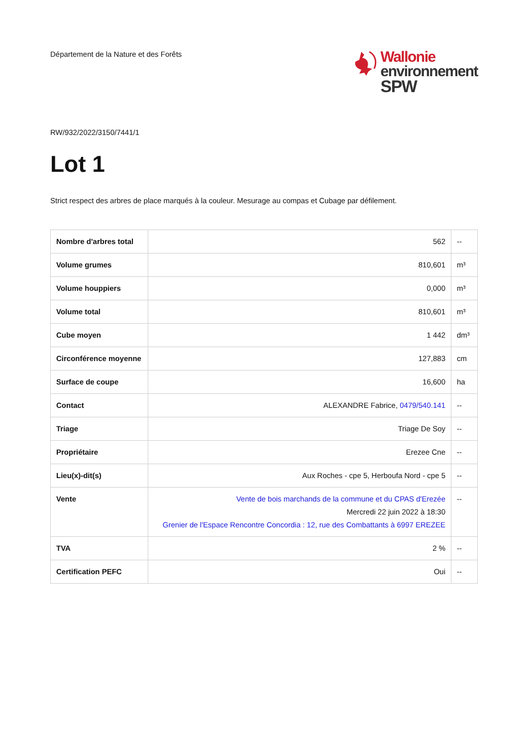Département de la Nature et des Forêts
Wallonie
environnement
SPW
RW/932/2022/3150/7441/1
Lot 1
Strict respect des arbres de place marqués à la couleur. Mesurage au compas et Cubage par défilement.
| Nombre d'arbres total | 562 | -- |
| Volume grumes | 810,601 | m³ |
| Volume houppiers | 0,000 | m³ |
| Volume total | 810,601 | m³ |
| Cube moyen | 1 442 | dm³ |
| Circonférence moyenne | 127,883 | cm |
| Surface de coupe | 16,600 | ha |
| Contact | ALEXANDRE Fabrice, 0479/540.141 | -- |
| Triage | Triage De Soy | -- |
| Propriétaire | Erezee Cne | -- |
| Lieu(x)-dit(s) | Aux Roches - cpe 5, Herboufa Nord - cpe 5 | -- |
| Vente | Vente de bois marchands de la commune et du CPAS d'Erezée Mercredi 22 juin 2022 à 18:30 Grenier de l'Espace Rencontre Concordia : 12, rue des Combattants à 6997 EREZEE | -- |
| TVA | 2 % | -- |
| Certification PEFC | Oui | -- |